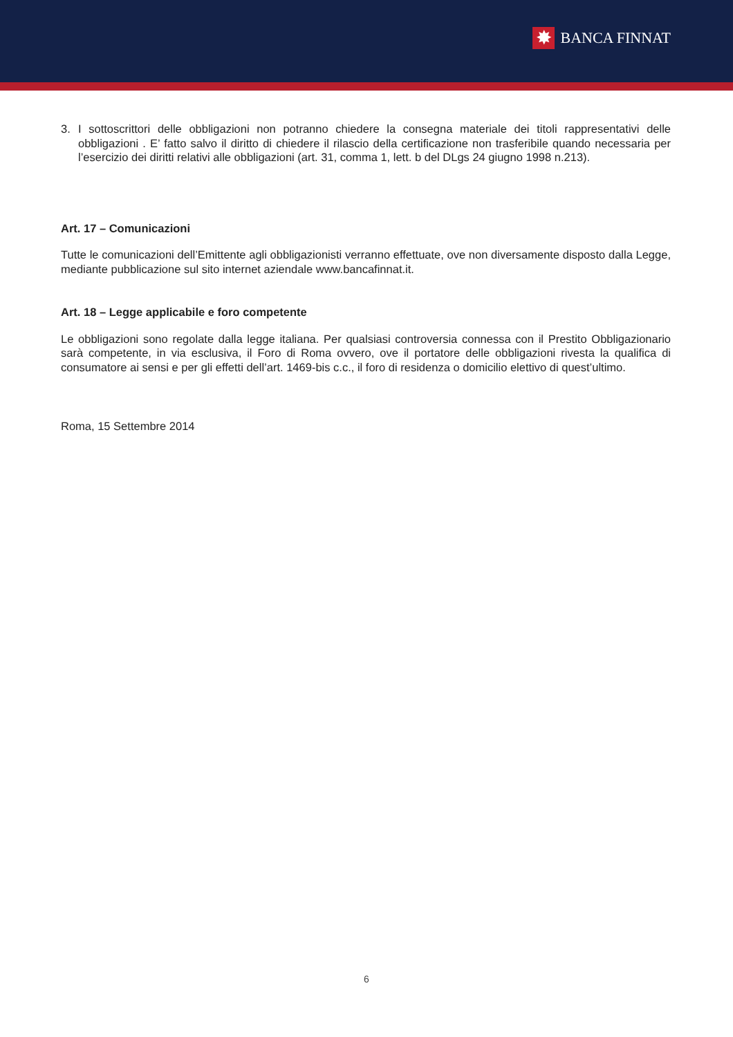✸
BANCA FINNAT
3. I sottoscrittori delle obbligazioni non potranno chiedere la consegna materiale dei titoli rappresentativi delle obbligazioni . E’ fatto salvo il diritto di chiedere il rilascio della certificazione non trasferibile quando necessaria per l’esercizio dei diritti relativi alle obbligazioni (art. 31, comma 1, lett. b del DLgs 24 giugno 1998 n.213).
Art. 17 – Comunicazioni
Tutte le comunicazioni dell’Emittente agli obbligazionisti verranno effettuate, ove non diversamente disposto dalla Legge, mediante pubblicazione sul sito internet aziendale www.bancafinnat.it.
Art. 18 – Legge applicabile e foro competente
Le obbligazioni sono regolate dalla legge italiana. Per qualsiasi controversia connessa con il Prestito Obbligazionario sarà competente, in via esclusiva, il Foro di Roma ovvero, ove il portatore delle obbligazioni rivesta la qualifica di consumatore ai sensi e per gli effetti dell’art. 1469-bis c.c., il foro di residenza o domicilio elettivo di quest’ultimo.
Roma, 15 Settembre 2014
6